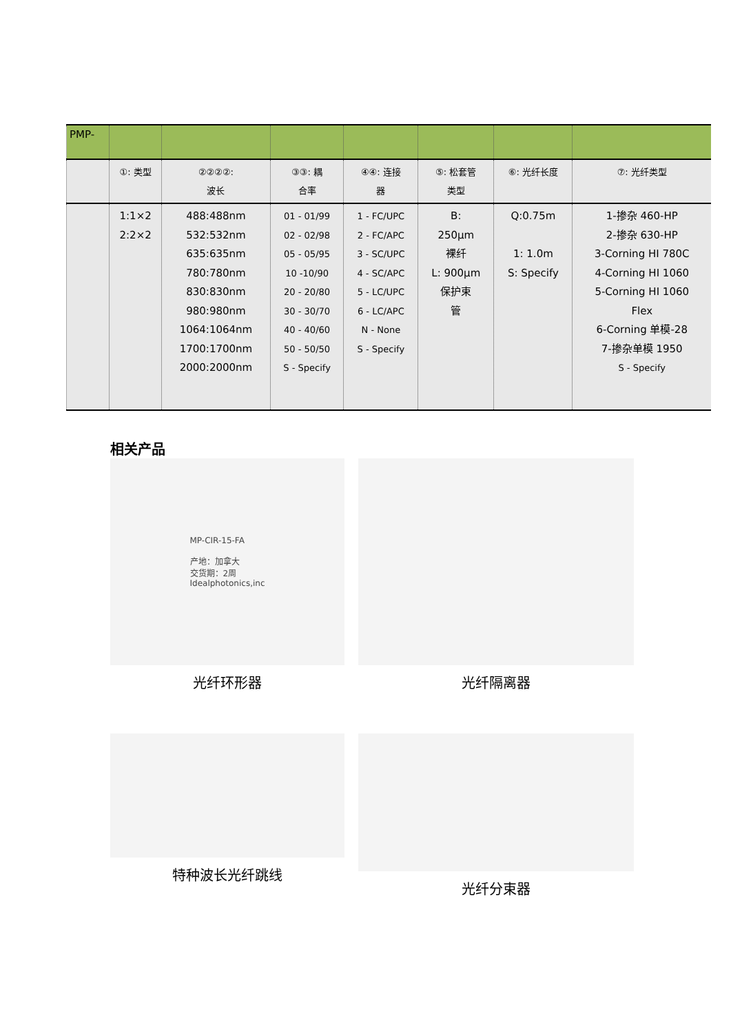| PMP- | | | | | | | |
| | ①: 类型 | ②②②②: 波长 | ③③: 耦 合率 | ④④: 连接 器 | ⑤: 松套管 类型 | ⑥: 光纤长度 | ⑦: 光纤类型 |
| | 1:1×2 2:2×2 | 488:488nm 532:532nm 635:635nm 780:780nm 830:830nm 980:980nm 1064:1064nm 1700:1700nm 2000:2000nm | 01 - 01/99 02 - 02/98 05 - 05/95 10 -10/90 20 - 20/80 30 - 30/70 40 - 40/60 50 - 50/50 S - Specify | 1 - FC/UPC 2 - FC/APC 3 - SC/UPC 4 - SC/APC 5 - LC/UPC 6 - LC/APC N - None S - Specify | B: 250µm 裸纤 L: 900µm 保护束 管 | Q:0.75m 1: 1.0m S: Specify | 1-掺杂 460-HP 2-掺杂 630-HP 3-Corning HI 780C 4-Corning HI 1060 5-Corning HI 1060 Flex 6-Corning 单模-28 7-掺杂单模 1950 S - Specify |
相关产品
MP-CIR-15-FA
产地：加拿大
交货期：2周
Idealphotonics,inc
光纤环形器
光纤隔离器
特种波长光纤跳线
光纤分束器